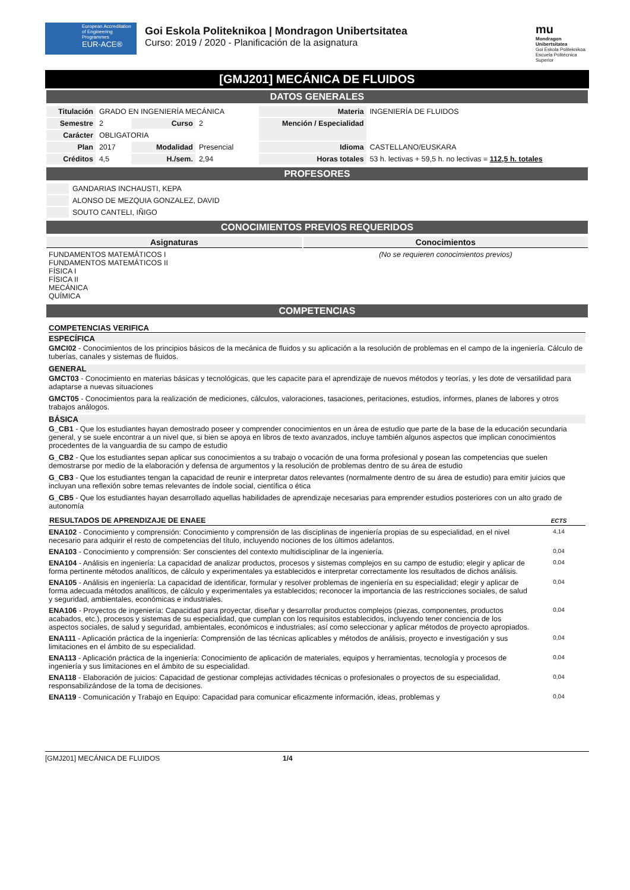European Accreditation of Engineering Programmes
EUR-ACE®
Goi Eskola Politeknikoa | Mondragon Unibertsitatea
Curso: 2019 / 2020 - Planificación de la asignatura
mu
Mondragon Unibertsitatea
Goi Eskola Politeknikoa Escuela Politécnica Superior
[GMJ201] MECÁNICA DE FLUIDOS
DATOS GENERALES
| Titulación | GRADO EN INGENIERÍA MECÁNICA | | | Materia | INGENIERÍA DE FLUIDOS |
| Semestre | 2 | Curso | 2 | Mención / Especialidad | |
| Carácter | OBLIGATORIA | | | | |
| Plan | 2017 | Modalidad | Presencial | Idioma | CASTELLANO/EUSKARA |
| Créditos | 4,5 | H./sem. | 2,94 | Horas totales | 53 h. lectivas + 59,5 h. no lectivas = 112,5 h. totales |
PROFESORES
| | GANDARIAS INCHAUSTI, KEPA |
| | ALONSO DE MEZQUIA GONZALEZ, DAVID |
| | SOUTO CANTELI, IÑIGO |
CONOCIMIENTOS PREVIOS REQUERIDOS
| Asignaturas | Conocimientos |
| --- | --- |
| FUNDAMENTOS MATEMÁTICOS I FUNDAMENTOS MATEMÁTICOS II FÍSICA I FÍSICA II MECÁNICA QUÍMICA | (No se requieren conocimientos previos) |
COMPETENCIAS
COMPETENCIAS VERIFICA
ESPECÍFICA
GMCI02 - Conocimientos de los principios básicos de la mecánica de fluidos y su aplicación a la resolución de problemas en el campo de la ingeniería. Cálculo de tuberías, canales y sistemas de fluidos.
GENERAL
GMCT03 - Conocimiento en materias básicas y tecnológicas, que les capacite para el aprendizaje de nuevos métodos y teorías, y les dote de versatilidad para adaptarse a nuevas situaciones
GMCT05 - Conocimientos para la realización de mediciones, cálculos, valoraciones, tasaciones, peritaciones, estudios, informes, planes de labores y otros trabajos análogos.
BÁSICA
G_CB1 - Que los estudiantes hayan demostrado poseer y comprender conocimientos en un área de estudio que parte de la base de la educación secundaria general, y se suele encontrar a un nivel que, si bien se apoya en libros de texto avanzados, incluye también algunos aspectos que implican conocimientos procedentes de la vanguardia de su campo de estudio
G_CB2 - Que los estudiantes sepan aplicar sus conocimientos a su trabajo o vocación de una forma profesional y posean las competencias que suelen demostrarse por medio de la elaboración y defensa de argumentos y la resolución de problemas dentro de su área de estudio
G_CB3 - Que los estudiantes tengan la capacidad de reunir e interpretar datos relevantes (normalmente dentro de su área de estudio) para emitir juicios que incluyan una reflexión sobre temas relevantes de índole social, científica o ética
G_CB5 - Que los estudiantes hayan desarrollado aquellas habilidades de aprendizaje necesarias para emprender estudios posteriores con un alto grado de autonomía
| RESULTADOS DE APRENDIZAJE DE ENAEE | ECTS |
| --- | --- |
| ENA102 - Conocimiento y comprensión: Conocimiento y comprensión de las disciplinas de ingeniería propias de su especialidad, en el nivel necesario para adquirir el resto de competencias del título, incluyendo nociones de los últimos adelantos. | 4,14 |
| ENA103 - Conocimiento y comprensión: Ser conscientes del contexto multidisciplinar de la ingeniería. | 0,04 |
| ENA104 - Análisis en ingeniería: La capacidad de analizar productos, procesos y sistemas complejos en su campo de estudio; elegir y aplicar de forma pertinente métodos analíticos, de cálculo y experimentales ya establecidos e interpretar correctamente los resultados de dichos análisis. | 0,04 |
| ENA105 - Análisis en ingeniería: La capacidad de identificar, formular y resolver problemas de ingeniería en su especialidad; elegir y aplicar de forma adecuada métodos analíticos, de cálculo y experimentales ya establecidos; reconocer la importancia de las restricciones sociales, de salud y seguridad, ambientales, económicas e industriales. | 0,04 |
| ENA106 - Proyectos de ingeniería: Capacidad para proyectar, diseñar y desarrollar productos complejos (piezas, componentes, productos acabados, etc.), procesos y sistemas de su especialidad, que cumplan con los requisitos establecidos, incluyendo tener conciencia de los aspectos sociales, de salud y seguridad, ambientales, económicos e industriales; así como seleccionar y aplicar métodos de proyecto apropiados. | 0,04 |
| ENA111 - Aplicación práctica de la ingeniería: Comprensión de las técnicas aplicables y métodos de análisis, proyecto e investigación y sus limitaciones en el ámbito de su especialidad. | 0,04 |
| ENA113 - Aplicación práctica de la ingeniería: Conocimiento de aplicación de materiales, equipos y herramientas, tecnología y procesos de ingeniería y sus limitaciones en el ámbito de su especialidad. | 0,04 |
| ENA118 - Elaboración de juicios: Capacidad de gestionar complejas actividades técnicas o profesionales o proyectos de su especialidad, responsabilizándose de la toma de decisiones. | 0,04 |
| ENA119 - Comunicación y Trabajo en Equipo: Capacidad para comunicar eficazmente información, ideas, problemas y | 0,04 |
[GMJ201] MECÁNICA DE FLUIDOS 1/4